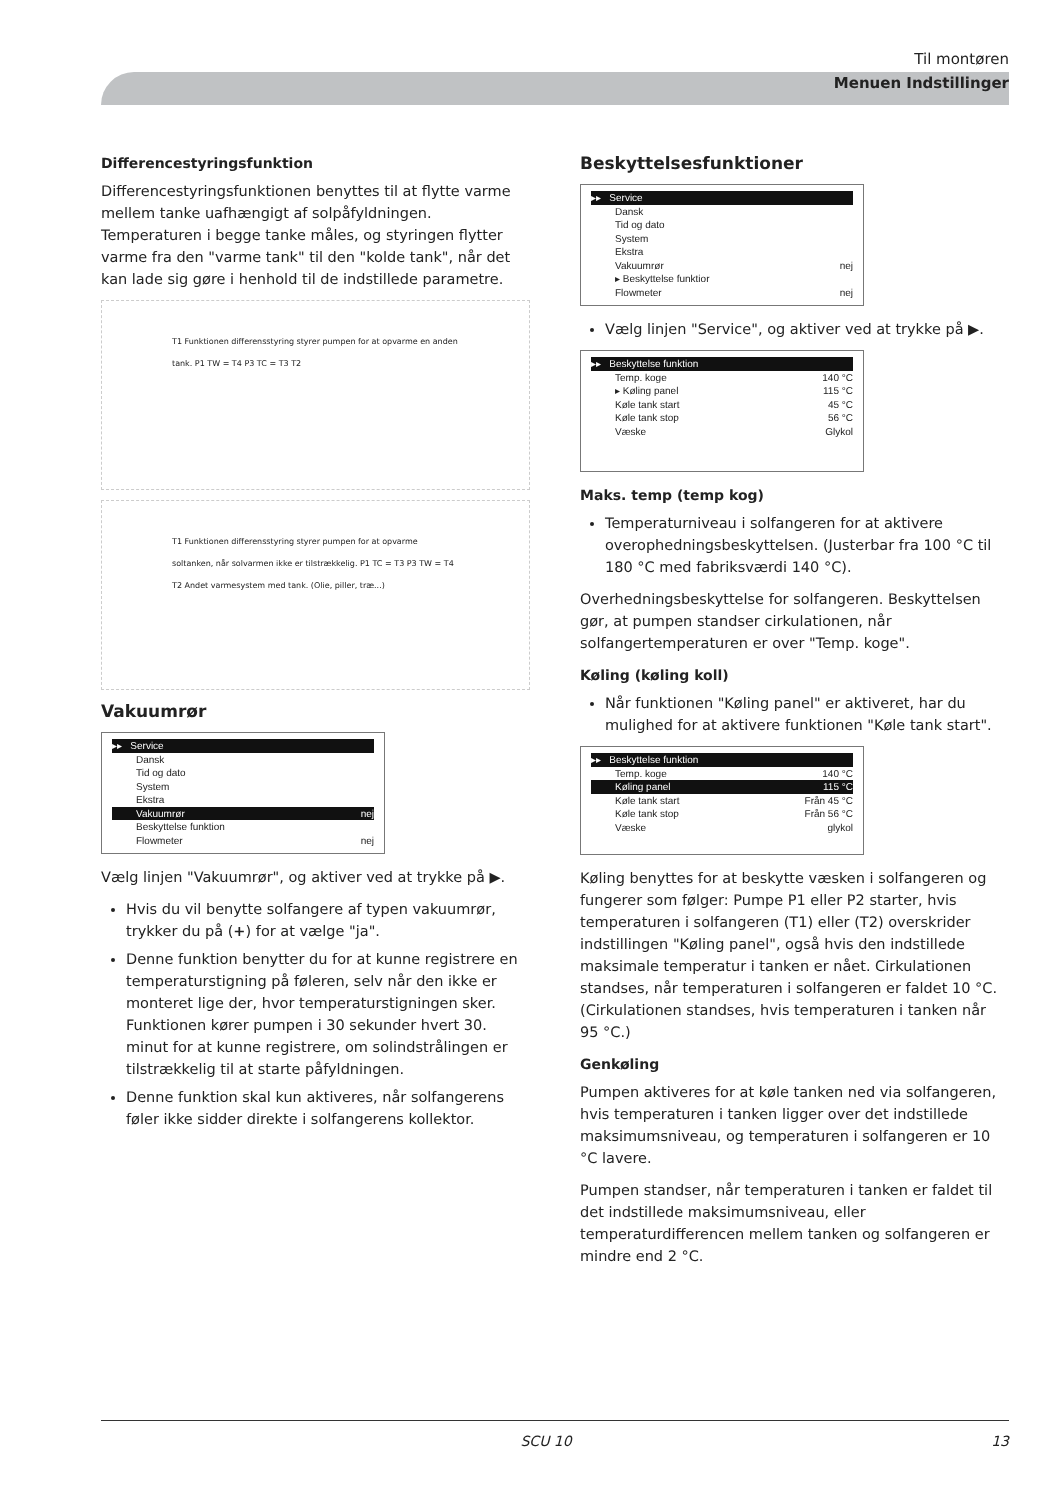Til montøren
Menuen Indstillinger
Differencestyringsfunktion
Differencestyringsfunktionen benyttes til at flytte varme mellem tanke uafhængigt af solpåfyldningen. Temperaturen i begge tanke måles, og styringen flytter varme fra den "varme tank" til den "kolde tank", når det kan lade sig gøre i henhold til de indstillede parametre.
T1 Funktionen differensstyring styrer pumpen for at opvarme en anden tank. P1 TW = T4 P3 TC = T3 T2
T1 Funktionen differensstyring styrer pumpen for at opvarme soltanken, når solvarmen ikke er tilstrækkelig. P1 TC = T3 P3 TW = T4 T2 Andet varmesystem med tank. (Olie, piller, træ...)
Vakuumrør
▸▸ Service
Dansk
Tid og dato
System
Ekstra
Vakuumrør nej
Beskyttelse funktion
Flowmeter nej
Vælg linjen "Vakuumrør", og aktiver ved at trykke på ▶.
Hvis du vil benytte solfangere af typen vakuumrør, trykker du på (+) for at vælge "ja".
Denne funktion benytter du for at kunne registrere en temperaturstigning på føleren, selv når den ikke er monteret lige der, hvor temperaturstigningen sker. Funktionen kører pumpen i 30 sekunder hvert 30. minut for at kunne registrere, om solindstrålingen er tilstrækkelig til at starte påfyldningen.
Denne funktion skal kun aktiveres, når solfangerens føler ikke sidder direkte i solfangerens kollektor.
Beskyttelsesfunktioner
▸▸ Service
Dansk
Tid og dato
System
Ekstra
Vakuumrør nej
▸ Beskyttelse funktior
Flowmeter nej
Vælg linjen "Service", og aktiver ved at trykke på ▶.
▸▸ Beskyttelse funktion
Temp. koge 140 °C
▸ Køling panel 115 °C
Køle tank start 45 °C
Køle tank stop 56 °C
Væske Glykol
Maks. temp (temp kog)
Temperaturniveau i solfangeren for at aktivere overophedningsbeskyttelsen. (Justerbar fra 100 °C til 180 °C med fabriksværdi 140 °C).
Overhedningsbeskyttelse for solfangeren. Beskyttelsen gør, at pumpen standser cirkulationen, når solfangertemperaturen er over "Temp. koge".
Køling (køling koll)
Når funktionen "Køling panel" er aktiveret, har du mulighed for at aktivere funktionen "Køle tank start".
▸▸ Beskyttelse funktion
Temp. koge 140 °C
Køling panel 115 °C
Køle tank start Från 45 °C
Køle tank stop Från 56 °C
Væske glykol
Køling benyttes for at beskytte væsken i solfangeren og fungerer som følger: Pumpe P1 eller P2 starter, hvis temperaturen i solfangeren (T1) eller (T2) overskrider indstillingen "Køling panel", også hvis den indstillede maksimale temperatur i tanken er nået. Cirkulationen standses, når temperaturen i solfangeren er faldet 10 °C. (Cirkulationen standses, hvis temperaturen i tanken når 95 °C.)
Genkøling
Pumpen aktiveres for at køle tanken ned via solfangeren, hvis temperaturen i tanken ligger over det indstillede maksimumsniveau, og temperaturen i solfangeren er 10 °C lavere.
Pumpen standser, når temperaturen i tanken er faldet til det indstillede maksimumsniveau, eller temperaturdifferencen mellem tanken og solfangeren er mindre end 2 °C.
SCU 10 13